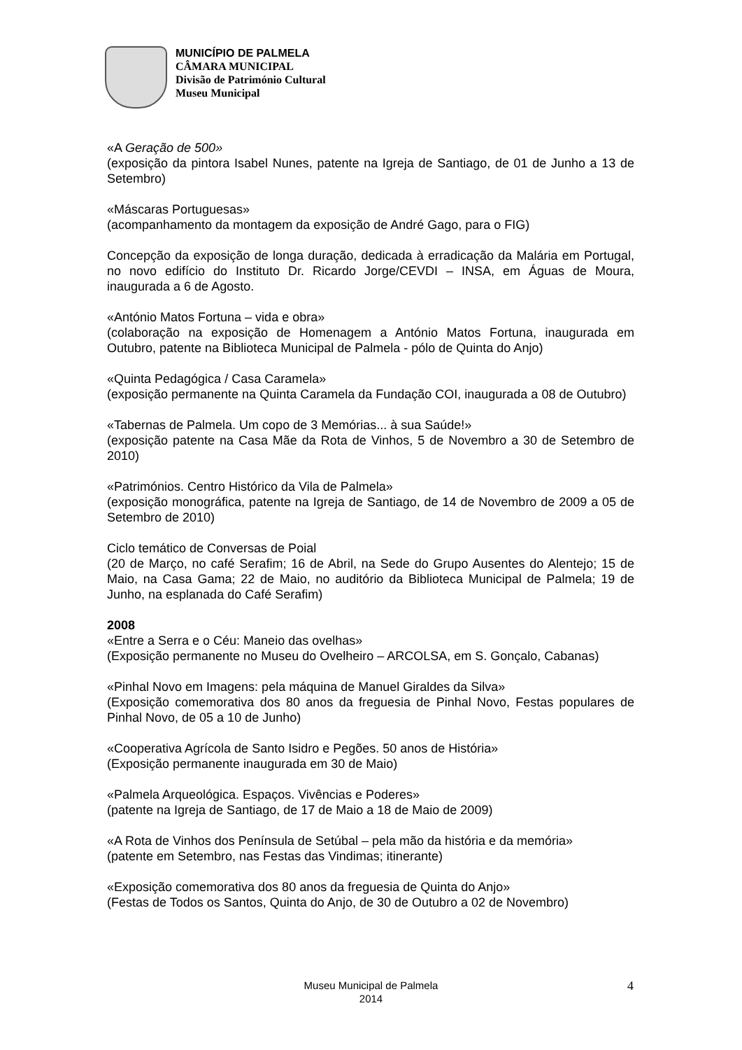MUNICÍPIO DE PALMELA
CÂMARA MUNICIPAL
Divisão de Património Cultural
Museu Municipal
«A Geração de 500»
(exposição da pintora Isabel Nunes, patente na Igreja de Santiago, de 01 de Junho a 13 de Setembro)
«Máscaras Portuguesas»
(acompanhamento da montagem da exposição de André Gago, para o FIG)
Concepção da exposição de longa duração, dedicada à erradicação da Malária em Portugal, no novo edifício do Instituto Dr. Ricardo Jorge/CEVDI – INSA, em Águas de Moura, inaugurada a 6 de Agosto.
«António Matos Fortuna – vida e obra»
(colaboração na exposição de Homenagem a António Matos Fortuna, inaugurada em Outubro, patente na Biblioteca Municipal de Palmela - pólo de Quinta do Anjo)
«Quinta Pedagógica / Casa Caramela»
(exposição permanente na Quinta Caramela da Fundação COI, inaugurada a 08 de Outubro)
«Tabernas de Palmela. Um copo de 3 Memórias... à sua Saúde!»
(exposição patente na Casa Mãe da Rota de Vinhos, 5 de Novembro a 30 de Setembro de 2010)
«Patrimónios. Centro Histórico da Vila de Palmela»
(exposição monográfica, patente na Igreja de Santiago, de 14 de Novembro de 2009 a 05 de Setembro de 2010)
Ciclo temático de Conversas de Poial
(20 de Março, no café Serafim; 16 de Abril, na Sede do Grupo Ausentes do Alentejo; 15 de Maio, na Casa Gama; 22 de Maio, no auditório da Biblioteca Municipal de Palmela; 19 de Junho, na esplanada do Café Serafim)
2008
«Entre a Serra e o Céu: Maneio das ovelhas»
(Exposição permanente no Museu do Ovelheiro – ARCOLSA, em S. Gonçalo, Cabanas)
«Pinhal Novo em Imagens: pela máquina de Manuel Giraldes da Silva»
(Exposição comemorativa dos 80 anos da freguesia de Pinhal Novo, Festas populares de Pinhal Novo, de 05 a 10 de Junho)
«Cooperativa Agrícola de Santo Isidro e Pegões. 50 anos de História»
(Exposição permanente inaugurada em 30 de Maio)
«Palmela Arqueológica. Espaços. Vivências e Poderes»
(patente na Igreja de Santiago, de 17 de Maio a 18 de Maio de 2009)
«A Rota de Vinhos dos Península de Setúbal – pela mão da história e da memória»
(patente em Setembro, nas Festas das Vindimas; itinerante)
«Exposição comemorativa dos 80 anos da freguesia de Quinta do Anjo»
(Festas de Todos os Santos, Quinta do Anjo, de 30 de Outubro a 02 de Novembro)
Museu Municipal de Palmela
2014
4